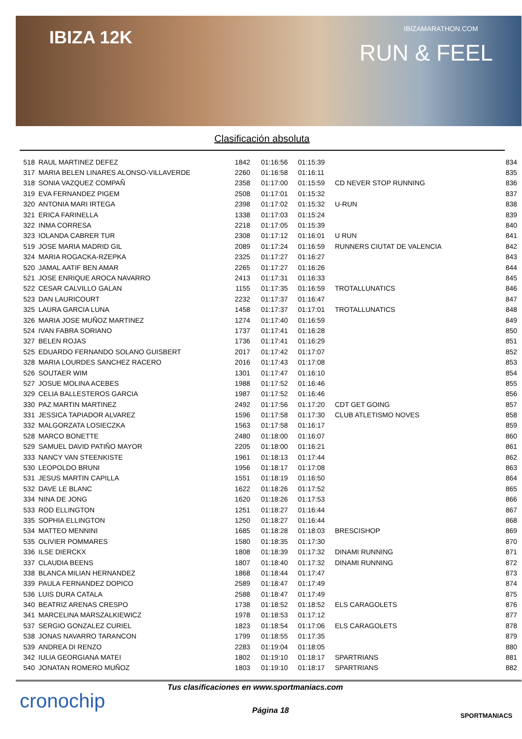IBIZA 12K IBIZAMARATHON.COM
RUN & FEEL
Clasificación absoluta
| 518 | RAUL MARTINEZ DEFEZ | 1842 | 01:16:56 | 01:15:39 | | 834 |
| 317 | MARIA BELEN LINARES ALONSO-VILLAVERDE | 2260 | 01:16:58 | 01:16:11 | | 835 |
| 318 | SONIA VAZQUEZ COMPAÑ | 2358 | 01:17:00 | 01:15:59 | CD NEVER STOP RUNNING | 836 |
| 319 | EVA FERNANDEZ PIGEM | 2508 | 01:17:01 | 01:15:32 | | 837 |
| 320 | ANTONIA MARI IRTEGA | 2398 | 01:17:02 | 01:15:32 | U-RUN | 838 |
| 321 | ERICA FARINELLA | 1338 | 01:17:03 | 01:15:24 | | 839 |
| 322 | INMA CORRESA | 2218 | 01:17:05 | 01:15:39 | | 840 |
| 323 | IOLANDA CABRER TUR | 2308 | 01:17:12 | 01:16:01 | U RUN | 841 |
| 519 | JOSE MARIA MADRID GIL | 2089 | 01:17:24 | 01:16:59 | RUNNERS CIUTAT DE VALENCIA | 842 |
| 324 | MARIA ROGACKA-RZEPKA | 2325 | 01:17:27 | 01:16:27 | | 843 |
| 520 | JAMAL AATIF BEN AMAR | 2265 | 01:17:27 | 01:16:26 | | 844 |
| 521 | JOSE ENRIQUE AROCA NAVARRO | 2413 | 01:17:31 | 01:16:33 | | 845 |
| 522 | CESAR CALVILLO GALAN | 1155 | 01:17:35 | 01:16:59 | TROTALLUNATICS | 846 |
| 523 | DAN LAURICOURT | 2232 | 01:17:37 | 01:16:47 | | 847 |
| 325 | LAURA GARCIA LUNA | 1458 | 01:17:37 | 01:17:01 | TROTALLUNATICS | 848 |
| 326 | MARIA JOSE MUÑOZ MARTINEZ | 1274 | 01:17:40 | 01:16:59 | | 849 |
| 524 | IVAN FABRA SORIANO | 1737 | 01:17:41 | 01:16:28 | | 850 |
| 327 | BELEN ROJAS | 1736 | 01:17:41 | 01:16:29 | | 851 |
| 525 | EDUARDO FERNANDO SOLANO GUISBERT | 2017 | 01:17:42 | 01:17:07 | | 852 |
| 328 | MARIA LOURDES SANCHEZ RACERO | 2016 | 01:17:43 | 01:17:08 | | 853 |
| 526 | SOUTAER WIM | 1301 | 01:17:47 | 01:16:10 | | 854 |
| 527 | JOSUE MOLINA ACEBES | 1988 | 01:17:52 | 01:16:46 | | 855 |
| 329 | CELIA BALLESTEROS GARCIA | 1987 | 01:17:52 | 01:16:46 | | 856 |
| 330 | PAZ MARTIN MARTINEZ | 2492 | 01:17:56 | 01:17:20 | CDT GET GOING | 857 |
| 331 | JESSICA TAPIADOR ALVAREZ | 1596 | 01:17:58 | 01:17:30 | CLUB ATLETISMO NOVES | 858 |
| 332 | MALGORZATA LOSIECZKA | 1563 | 01:17:58 | 01:16:17 | | 859 |
| 528 | MARCO BONETTE | 2480 | 01:18:00 | 01:16:07 | | 860 |
| 529 | SAMUEL DAVID PATIÑO MAYOR | 2205 | 01:18:00 | 01:16:21 | | 861 |
| 333 | NANCY VAN STEENKISTE | 1961 | 01:18:13 | 01:17:44 | | 862 |
| 530 | LEOPOLDO BRUNI | 1956 | 01:18:17 | 01:17:08 | | 863 |
| 531 | JESUS MARTIN CAPILLA | 1551 | 01:18:19 | 01:16:50 | | 864 |
| 532 | DAVE LE BLANC | 1622 | 01:18:26 | 01:17:52 | | 865 |
| 334 | NINA DE JONG | 1620 | 01:18:26 | 01:17:53 | | 866 |
| 533 | ROD ELLINGTON | 1251 | 01:18:27 | 01:16:44 | | 867 |
| 335 | SOPHIA ELLINGTON | 1250 | 01:18:27 | 01:16:44 | | 868 |
| 534 | MATTEO MENNINI | 1685 | 01:18:28 | 01:18:03 | BRESCISHOP | 869 |
| 535 | OLIVIER POMMARES | 1580 | 01:18:35 | 01:17:30 | | 870 |
| 336 | ILSE DIERCKX | 1808 | 01:18:39 | 01:17:32 | DINAMI RUNNING | 871 |
| 337 | CLAUDIA BEENS | 1807 | 01:18:40 | 01:17:32 | DINAMI RUNNING | 872 |
| 338 | BLANCA MILIAN HERNANDEZ | 1868 | 01:18:44 | 01:17:47 | | 873 |
| 339 | PAULA FERNANDEZ DOPICO | 2589 | 01:18:47 | 01:17:49 | | 874 |
| 536 | LUIS DURA CATALA | 2588 | 01:18:47 | 01:17:49 | | 875 |
| 340 | BEATRIZ ARENAS CRESPO | 1738 | 01:18:52 | 01:18:52 | ELS CARAGOLETS | 876 |
| 341 | MARCELINA MARSZALKIEWICZ | 1978 | 01:18:53 | 01:17:12 | | 877 |
| 537 | SERGIO GONZALEZ CURIEL | 1823 | 01:18:54 | 01:17:06 | ELS CARAGOLETS | 878 |
| 538 | JONAS NAVARRO TARANCON | 1799 | 01:18:55 | 01:17:35 | | 879 |
| 539 | ANDREA DI RENZO | 2283 | 01:19:04 | 01:18:05 | | 880 |
| 342 | IULIA GEORGIANA MATEI | 1802 | 01:19:10 | 01:18:17 | SPARTRIANS | 881 |
| 540 | JONATAN ROMERO MUÑOZ | 1803 | 01:19:10 | 01:18:17 | SPARTRIANS | 882 |
cronochip
Tus clasificaciones en www.sportmaniacs.com
Página 18
SPORTMANIACS